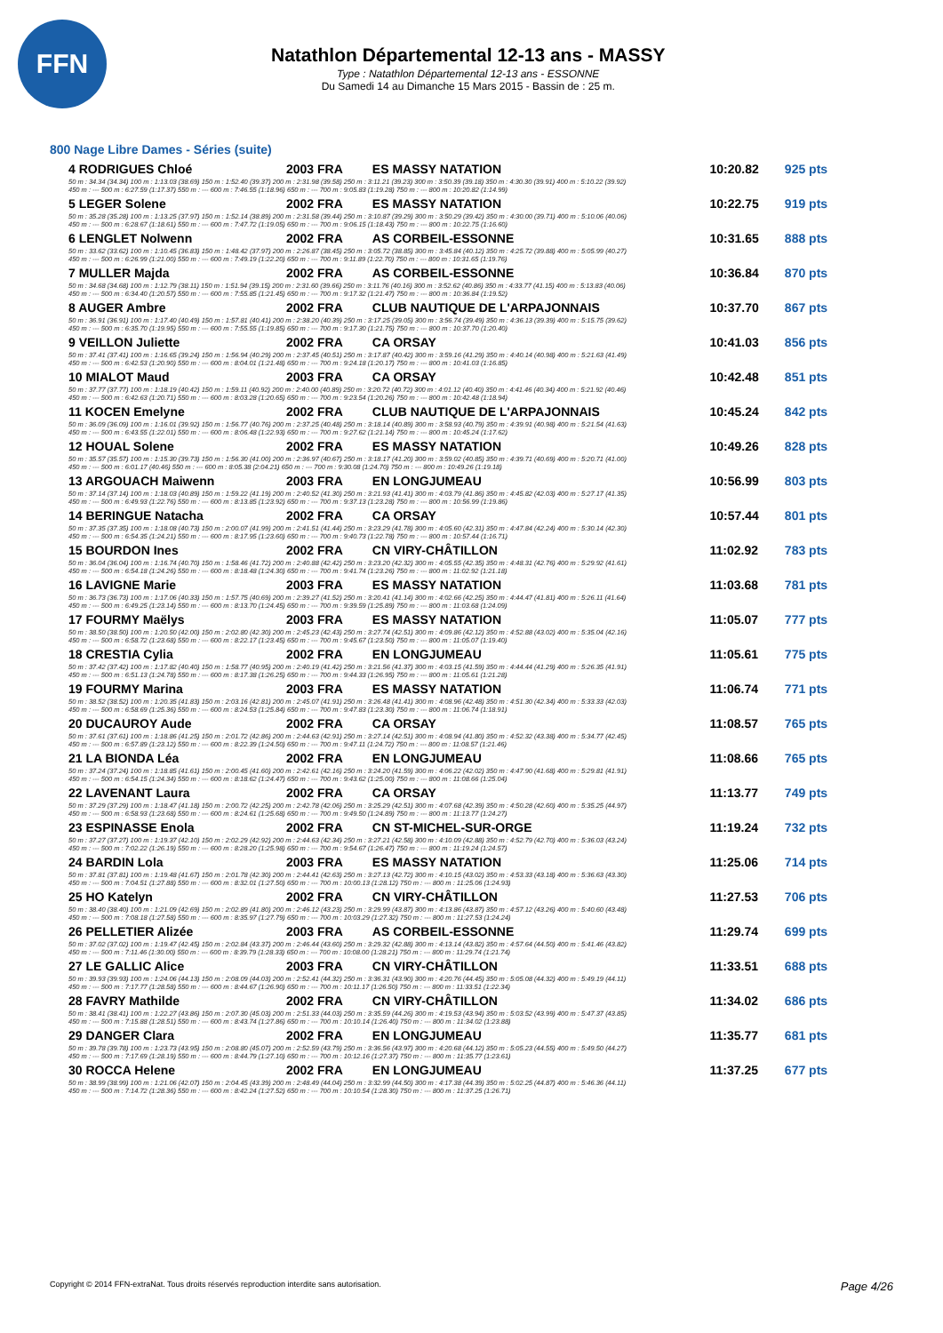FFN
Natathlon Départemental 12-13 ans - MASSY
Type : Natathlon Départemental 12-13 ans - ESSONNE
Du Samedi 14 au Dimanche 15 Mars 2015 - Bassin de : 25 m.
800 Nage Libre Dames - Séries (suite)
| 4 RODRIGUES Chloé | 2003 FRA | ES MASSY NATATION | 10:20.82 | 925 pts |
| 50 m : 34.34 (34.34) 100 m : 1:13.03 (38.69) 150 m : 1:52.40 (39.37) 200 m : 2:31.98 (39.58) 250 m : 3:11.21 (39.23) 300 m : 3:50.39 (39.18) 350 m : 4:30.30 (39.91) 400 m : 5:10.22 (39.92) 450 m : --- 500 m : 6:27.59 (1:17.37) 550 m : --- 600 m : 7:46.55 (1:18.96) 650 m : --- 700 m : 9:05.83 (1:19.28) 750 m : --- 800 m : 10:20.82 (1:14.99) | | | | |
| 5 LEGER Solene | 2002 FRA | ES MASSY NATATION | 10:22.75 | 919 pts |
| 50 m : 35.28 (35.28) 100 m : 1:13.25 (37.97) 150 m : 1:52.14 (38.89) 200 m : 2:31.58 (39.44) 250 m : 3:10.87 (39.29) 300 m : 3:50.29 (39.42) 350 m : 4:30.00 (39.71) 400 m : 5:10.06 (40.06) 450 m : --- 500 m : 6:28.67 (1:18.61) 550 m : --- 600 m : 7:47.72 (1:19.05) 650 m : --- 700 m : 9:06.15 (1:18.43) 750 m : --- 800 m : 10:22.75 (1:16.60) | | | | |
| 6 LENGLET Nolwenn | 2002 FRA | AS CORBEIL-ESSONNE | 10:31.65 | 888 pts |
| 50 m : 33.62 (33.62) 100 m : 1:10.45 (36.83) 150 m : 1:48.42 (37.97) 200 m : 2:26.87 (38.45) 250 m : 3:05.72 (38.85) 300 m : 3:45.84 (40.12) 350 m : 4:25.72 (39.88) 400 m : 5:05.99 (40.27) 450 m : --- 500 m : 6:26.99 (1:21.00) 550 m : --- 600 m : 7:49.19 (1:22.20) 650 m : --- 700 m : 9:11.89 (1:22.70) 750 m : --- 800 m : 10:31.65 (1:19.76) | | | | |
| 7 MULLER Majda | 2002 FRA | AS CORBEIL-ESSONNE | 10:36.84 | 870 pts |
| 50 m : 34.68 (34.68) 100 m : 1:12.79 (38.11) 150 m : 1:51.94 (39.15) 200 m : 2:31.60 (39.66) 250 m : 3:11.76 (40.16) 300 m : 3:52.62 (40.86) 350 m : 4:33.77 (41.15) 400 m : 5:13.83 (40.06) 450 m : --- 500 m : 6:34.40 (1:20.57) 550 m : --- 600 m : 7:55.85 (1:21.45) 650 m : --- 700 m : 9:17.32 (1:21.47) 750 m : --- 800 m : 10:36.84 (1:19.52) | | | | |
| 8 AUGER Ambre | 2002 FRA | CLUB NAUTIQUE DE L'ARPAJONNAIS | 10:37.70 | 867 pts |
| 50 m : 36.91 (36.91) 100 m : 1:17.40 (40.49) 150 m : 1:57.81 (40.41) 200 m : 2:38.20 (40.39) 250 m : 3:17.25 (39.05) 300 m : 3:56.74 (39.49) 350 m : 4:36.13 (39.39) 400 m : 5:15.75 (39.62) 450 m : --- 500 m : 6:35.70 (1:19.95) 550 m : --- 600 m : 7:55.55 (1:19.85) 650 m : --- 700 m : 9:17.30 (1:21.75) 750 m : --- 800 m : 10:37.70 (1:20.40) | | | | |
| 9 VEILLON Juliette | 2002 FRA | CA ORSAY | 10:41.03 | 856 pts |
| 50 m : 37.41 (37.41) 100 m : 1:16.65 (39.24) 150 m : 1:56.94 (40.29) 200 m : 2:37.45 (40.51) 250 m : 3:17.87 (40.42) 300 m : 3:59.16 (41.29) 350 m : 4:40.14 (40.98) 400 m : 5:21.63 (41.49) 450 m : --- 500 m : 6:42.53 (1:20.90) 550 m : --- 600 m : 8:04.01 (1:21.48) 650 m : --- 700 m : 9:24.18 (1:20.17) 750 m : --- 800 m : 10:41.03 (1:16.85) | | | | |
| 10 MIALOT Maud | 2003 FRA | CA ORSAY | 10:42.48 | 851 pts |
| 50 m : 37.77 (37.77) 100 m : 1:18.19 (40.42) 150 m : 1:59.11 (40.92) 200 m : 2:40.00 (40.89) 250 m : 3:20.72 (40.72) 300 m : 4:01.12 (40.40) 350 m : 4:41.46 (40.34) 400 m : 5:21.92 (40.46) 450 m : --- 500 m : 6:42.63 (1:20.71) 550 m : --- 600 m : 8:03.28 (1:20.65) 650 m : --- 700 m : 9:23.54 (1:20.26) 750 m : --- 800 m : 10:42.48 (1:18.94) | | | | |
| 11 KOCEN Emelyne | 2002 FRA | CLUB NAUTIQUE DE L'ARPAJONNAIS | 10:45.24 | 842 pts |
| 50 m : 36.09 (36.09) 100 m : 1:16.01 (39.92) 150 m : 1:56.77 (40.76) 200 m : 2:37.25 (40.48) 250 m : 3:18.14 (40.89) 300 m : 3:58.93 (40.79) 350 m : 4:39.91 (40.98) 400 m : 5:21.54 (41.63) 450 m : --- 500 m : 6:43.55 (1:22.01) 550 m : --- 600 m : 8:06.48 (1:22.93) 650 m : --- 700 m : 9:27.62 (1:21.14) 750 m : --- 800 m : 10:45.24 (1:17.62) | | | | |
| 12 HOUAL Solene | 2002 FRA | ES MASSY NATATION | 10:49.26 | 828 pts |
| 50 m : 35.57 (35.57) 100 m : 1:15.30 (39.73) 150 m : 1:56.30 (41.00) 200 m : 2:36.97 (40.67) 250 m : 3:18.17 (41.20) 300 m : 3:59.02 (40.85) 350 m : 4:39.71 (40.69) 400 m : 5:20.71 (41.00) 450 m : --- 500 m : 6:01.17 (40.46) 550 m : --- 600 m : 8:05.38 (2:04.21) 650 m : --- 700 m : 9:30.08 (1:24.70) 750 m : --- 800 m : 10:49.26 (1:19.18) | | | | |
| 13 ARGOUACH Maiwenn | 2003 FRA | EN LONGJUMEAU | 10:56.99 | 803 pts |
| 50 m : 37.14 (37.14) 100 m : 1:18.03 (40.89) 150 m : 1:59.22 (41.19) 200 m : 2:40.52 (41.30) 250 m : 3:21.93 (41.41) 300 m : 4:03.79 (41.86) 350 m : 4:45.82 (42.03) 400 m : 5:27.17 (41.35) 450 m : --- 500 m : 6:49.93 (1:22.76) 550 m : --- 600 m : 8:13.85 (1:23.92) 650 m : --- 700 m : 9:37.13 (1:23.28) 750 m : --- 800 m : 10:56.99 (1:19.86) | | | | |
| 14 BERINGUE Natacha | 2002 FRA | CA ORSAY | 10:57.44 | 801 pts |
| 50 m : 37.35 (37.35) 100 m : 1:18.08 (40.73) 150 m : 2:00.07 (41.99) 200 m : 2:41.51 (41.44) 250 m : 3:23.29 (41.78) 300 m : 4:05.60 (42.31) 350 m : 4:47.84 (42.24) 400 m : 5:30.14 (42.30) 450 m : --- 500 m : 6:54.35 (1:24.21) 550 m : --- 600 m : 8:17.95 (1:23.60) 650 m : --- 700 m : 9:40.73 (1:22.78) 750 m : --- 800 m : 10:57.44 (1:16.71) | | | | |
| 15 BOURDON Ines | 2002 FRA | CN VIRY-CHÂTILLON | 11:02.92 | 783 pts |
| 50 m : 36.04 (36.04) 100 m : 1:16.74 (40.70) 150 m : 1:58.46 (41.72) 200 m : 2:40.88 (42.42) 250 m : 3:23.20 (42.32) 300 m : 4:05.55 (42.35) 350 m : 4:48.31 (42.76) 400 m : 5:29.92 (41.61) 450 m : --- 500 m : 6:54.18 (1:24.26) 550 m : --- 600 m : 8:18.48 (1:24.30) 650 m : --- 700 m : 9:41.74 (1:23.26) 750 m : --- 800 m : 11:02.92 (1:21.18) | | | | |
| 16 LAVIGNE Marie | 2003 FRA | ES MASSY NATATION | 11:03.68 | 781 pts |
| 50 m : 36.73 (36.73) 100 m : 1:17.06 (40.33) 150 m : 1:57.75 (40.69) 200 m : 2:39.27 (41.52) 250 m : 3:20.41 (41.14) 300 m : 4:02.66 (42.25) 350 m : 4:44.47 (41.81) 400 m : 5:26.11 (41.64) 450 m : --- 500 m : 6:49.25 (1:23.14) 550 m : --- 600 m : 8:13.70 (1:24.45) 650 m : --- 700 m : 9:39.59 (1:25.89) 750 m : --- 800 m : 11:03.68 (1:24.09) | | | | |
| 17 FOURMY Maëlys | 2003 FRA | ES MASSY NATATION | 11:05.07 | 777 pts |
| 50 m : 38.50 (38.50) 100 m : 1:20.50 (42.00) 150 m : 2:02.80 (42.30) 200 m : 2:45.23 (42.43) 250 m : 3:27.74 (42.51) 300 m : 4:09.86 (42.12) 350 m : 4:52.88 (43.02) 400 m : 5:35.04 (42.16) 450 m : --- 500 m : 6:58.72 (1:23.68) 550 m : --- 600 m : 8:22.17 (1:23.45) 650 m : --- 700 m : 9:45.67 (1:23.50) 750 m : --- 800 m : 11:05.07 (1:19.40) | | | | |
| 18 CRESTIA Cylia | 2002 FRA | EN LONGJUMEAU | 11:05.61 | 775 pts |
| 50 m : 37.42 (37.42) 100 m : 1:17.82 (40.40) 150 m : 1:58.77 (40.95) 200 m : 2:40.19 (41.42) 250 m : 3:21.56 (41.37) 300 m : 4:03.15 (41.59) 350 m : 4:44.44 (41.29) 400 m : 5:26.35 (41.91) 450 m : --- 500 m : 6:51.13 (1:24.78) 550 m : --- 600 m : 8:17.38 (1:26.25) 650 m : --- 700 m : 9:44.33 (1:26.95) 750 m : --- 800 m : 11:05.61 (1:21.28) | | | | |
| 19 FOURMY Marina | 2003 FRA | ES MASSY NATATION | 11:06.74 | 771 pts |
| 50 m : 38.52 (38.52) 100 m : 1:20.35 (41.83) 150 m : 2:03.16 (42.81) 200 m : 2:45.07 (41.91) 250 m : 3:26.48 (41.41) 300 m : 4:08.96 (42.48) 350 m : 4:51.30 (42.34) 400 m : 5:33.33 (42.03) 450 m : --- 500 m : 6:58.69 (1:25.36) 550 m : --- 600 m : 8:24.53 (1:25.84) 650 m : --- 700 m : 9:47.83 (1:23.30) 750 m : --- 800 m : 11:06.74 (1:18.91) | | | | |
| 20 DUCAUROY Aude | 2002 FRA | CA ORSAY | 11:08.57 | 765 pts |
| 50 m : 37.61 (37.61) 100 m : 1:18.86 (41.25) 150 m : 2:01.72 (42.86) 200 m : 2:44.63 (42.91) 250 m : 3:27.14 (42.51) 300 m : 4:08.94 (41.80) 350 m : 4:52.32 (43.38) 400 m : 5:34.77 (42.45) 450 m : --- 500 m : 6:57.89 (1:23.12) 550 m : --- 600 m : 8:22.39 (1:24.50) 650 m : --- 700 m : 9:47.11 (1:24.72) 750 m : --- 800 m : 11:08.57 (1:21.46) | | | | |
| 21 LA BIONDA Léa | 2002 FRA | EN LONGJUMEAU | 11:08.66 | 765 pts |
| 50 m : 37.24 (37.24) 100 m : 1:18.85 (41.61) 150 m : 2:00.45 (41.60) 200 m : 2:42.61 (42.16) 250 m : 3:24.20 (41.59) 300 m : 4:06.22 (42.02) 350 m : 4:47.90 (41.68) 400 m : 5:29.81 (41.91) 450 m : --- 500 m : 6:54.15 (1:24.34) 550 m : --- 600 m : 8:18.62 (1:24.47) 650 m : --- 700 m : 9:43.62 (1:25.00) 750 m : --- 800 m : 11:08.66 (1:25.04) | | | | |
| 22 LAVENANT Laura | 2002 FRA | CA ORSAY | 11:13.77 | 749 pts |
| 50 m : 37.29 (37.29) 100 m : 1:18.47 (41.18) 150 m : 2:00.72 (42.25) 200 m : 2:42.78 (42.06) 250 m : 3:25.29 (42.51) 300 m : 4:07.68 (42.39) 350 m : 4:50.28 (42.60) 400 m : 5:35.25 (44.97) 450 m : --- 500 m : 6:58.93 (1:23.68) 550 m : --- 600 m : 8:24.61 (1:25.68) 650 m : --- 700 m : 9:49.50 (1:24.89) 750 m : --- 800 m : 11:13.77 (1:24.27) | | | | |
| 23 ESPINASSE Enola | 2002 FRA | CN ST-MICHEL-SUR-ORGE | 11:19.24 | 732 pts |
| 50 m : 37.27 (37.27) 100 m : 1:19.37 (42.10) 150 m : 2:02.29 (42.92) 200 m : 2:44.63 (42.34) 250 m : 3:27.21 (42.58) 300 m : 4:10.09 (42.88) 350 m : 4:52.79 (42.70) 400 m : 5:36.03 (43.24) 450 m : --- 500 m : 7:02.22 (1:26.19) 550 m : --- 600 m : 8:28.20 (1:25.98) 650 m : --- 700 m : 9:54.67 (1:26.47) 750 m : --- 800 m : 11:19.24 (1:24.57) | | | | |
| 24 BARDIN Lola | 2003 FRA | ES MASSY NATATION | 11:25.06 | 714 pts |
| 50 m : 37.81 (37.81) 100 m : 1:19.48 (41.67) 150 m : 2:01.78 (42.30) 200 m : 2:44.41 (42.63) 250 m : 3:27.13 (42.72) 300 m : 4:10.15 (43.02) 350 m : 4:53.33 (43.18) 400 m : 5:36.63 (43.30) 450 m : --- 500 m : 7:04.51 (1:27.88) 550 m : --- 600 m : 8:32.01 (1:27.50) 650 m : --- 700 m : 10:00.13 (1:28.12) 750 m : --- 800 m : 11:25.06 (1:24.93) | | | | |
| 25 HO Katelyn | 2002 FRA | CN VIRY-CHÂTILLON | 11:27.53 | 706 pts |
| 50 m : 38.40 (38.40) 100 m : 1:21.09 (42.69) 150 m : 2:02.89 (41.80) 200 m : 2:46.12 (43.23) 250 m : 3:29.99 (43.87) 300 m : 4:13.86 (43.87) 350 m : 4:57.12 (43.26) 400 m : 5:40.60 (43.48) 450 m : --- 500 m : 7:08.18 (1:27.58) 550 m : --- 600 m : 8:35.97 (1:27.79) 650 m : --- 700 m : 10:03.29 (1:27.32) 750 m : --- 800 m : 11:27.53 (1:24.24) | | | | |
| 26 PELLETIER Alizée | 2003 FRA | AS CORBEIL-ESSONNE | 11:29.74 | 699 pts |
| 50 m : 37.02 (37.02) 100 m : 1:19.47 (42.45) 150 m : 2:02.84 (43.37) 200 m : 2:46.44 (43.60) 250 m : 3:29.32 (42.88) 300 m : 4:13.14 (43.82) 350 m : 4:57.64 (44.50) 400 m : 5:41.46 (43.82) 450 m : --- 500 m : 7:11.46 (1:30.00) 550 m : --- 600 m : 8:39.79 (1:28.33) 650 m : --- 700 m : 10:08.00 (1:28.21) 750 m : --- 800 m : 11:29.74 (1:21.74) | | | | |
| 27 LE GALLIC Alice | 2003 FRA | CN VIRY-CHÂTILLON | 11:33.51 | 688 pts |
| 50 m : 39.93 (39.93) 100 m : 1:24.06 (44.13) 150 m : 2:08.09 (44.03) 200 m : 2:52.41 (44.32) 250 m : 3:36.31 (43.90) 300 m : 4:20.76 (44.45) 350 m : 5:05.08 (44.32) 400 m : 5:49.19 (44.11) 450 m : --- 500 m : 7:17.77 (1:28.58) 550 m : --- 600 m : 8:44.67 (1:26.90) 650 m : --- 700 m : 10:11.17 (1:26.50) 750 m : --- 800 m : 11:33.51 (1:22.34) | | | | |
| 28 FAVRY Mathilde | 2002 FRA | CN VIRY-CHÂTILLON | 11:34.02 | 686 pts |
| 50 m : 38.41 (38.41) 100 m : 1:22.27 (43.86) 150 m : 2:07.30 (45.03) 200 m : 2:51.33 (44.03) 250 m : 3:35.59 (44.26) 300 m : 4:19.53 (43.94) 350 m : 5:03.52 (43.99) 400 m : 5:47.37 (43.85) 450 m : --- 500 m : 7:15.88 (1:28.51) 550 m : --- 600 m : 8:43.74 (1:27.86) 650 m : --- 700 m : 10:10.14 (1:26.40) 750 m : --- 800 m : 11:34.02 (1:23.88) | | | | |
| 29 DANGER Clara | 2002 FRA | EN LONGJUMEAU | 11:35.77 | 681 pts |
| 50 m : 39.78 (39.78) 100 m : 1:23.73 (43.95) 150 m : 2:08.80 (45.07) 200 m : 2:52.59 (43.79) 250 m : 3:36.56 (43.97) 300 m : 4:20.68 (44.12) 350 m : 5:05.23 (44.55) 400 m : 5:49.50 (44.27) 450 m : --- 500 m : 7:17.69 (1:28.19) 550 m : --- 600 m : 8:44.79 (1:27.10) 650 m : --- 700 m : 10:12.16 (1:27.37) 750 m : --- 800 m : 11:35.77 (1:23.61) | | | | |
| 30 ROCCA Helene | 2002 FRA | EN LONGJUMEAU | 11:37.25 | 677 pts |
| 50 m : 38.99 (38.99) 100 m : 1:21.06 (42.07) 150 m : 2:04.45 (43.39) 200 m : 2:48.49 (44.04) 250 m : 3:32.99 (44.50) 300 m : 4:17.38 (44.39) 350 m : 5:02.25 (44.87) 400 m : 5:46.36 (44.11) 450 m : --- 500 m : 7:14.72 (1:28.36) 550 m : --- 600 m : 8:42.24 (1:27.52) 650 m : --- 700 m : 10:10.54 (1:28.30) 750 m : --- 800 m : 11:37.25 (1:26.71) | | | | |
Copyright © 2014 FFN-extraNat. Tous droits réservés reproduction interdite sans autorisation. Page 4/26